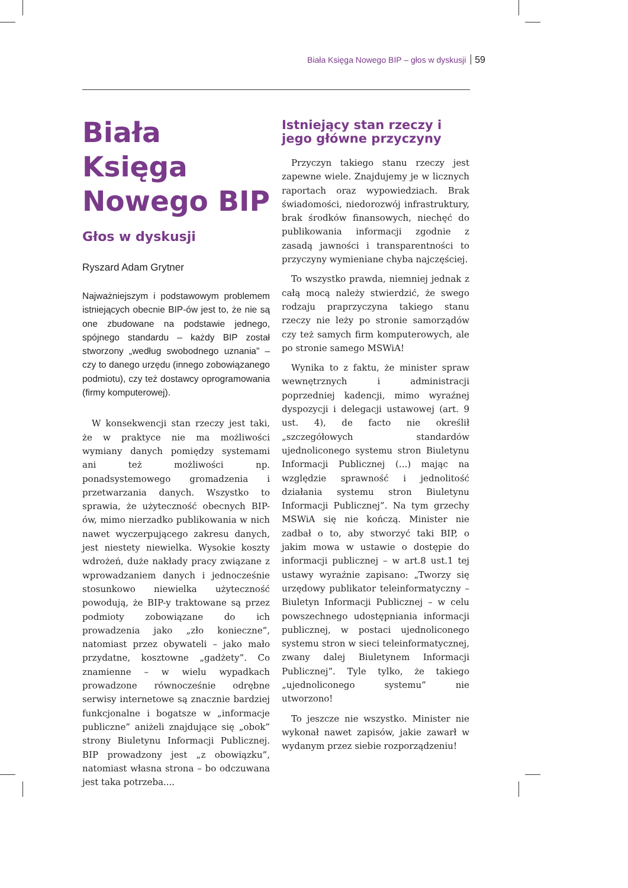Biała Księga Nowego BIP – głos w dyskusji 59
Biała Księga Nowego BIP
Głos w dyskusji
Ryszard Adam Grytner
Najważniejszym i podstawowym problemem istniejących obecnie BIP-ów jest to, że nie są one zbudowane na podstawie jednego, spójnego standardu – każdy BIP został stworzony „według swobodnego uznania” – czy to danego urzędu (innego zobowiązanego podmiotu), czy też dostawcy oprogramowania (firmy komputerowej).
W konsekwencji stan rzeczy jest taki, że w praktyce nie ma możliwości wymiany danych pomiędzy systemami ani też możliwości np. ponadsystemowego gromadzenia i przetwarzania danych. Wszystko to sprawia, że użyteczność obecnych BIP-ów, mimo nierzadko publikowania w nich nawet wyczerpującego zakresu danych, jest niestety niewielka. Wysokie koszty wdrożeń, duże nakłady pracy związane z wprowadzaniem danych i jednocześnie stosunkowo niewielka użyteczność powodują, że BIP-y traktowane są przez podmioty zobowiązane do ich prowadzenia jako „zło konieczne”, natomiast przez obywateli – jako mało przydatne, kosztowne „gadżety”. Co znamienne – w wielu wypadkach prowadzone równocześnie odrębne serwisy internetowe są znacznie bardziej funkcjonalne i bogatsze w „informacje publiczne” aniżeli znajdujące się „obok” strony Biuletynu Informacji Publicznej. BIP prowadzony jest „z obowiązku”, natomiast własna strona – bo odczuwana jest taka potrzeba....
Istniejący stan rzeczy i jego główne przyczyny
Przyczyn takiego stanu rzeczy jest zapewne wiele. Znajdujemy je w licznych raportach oraz wypowiedziach. Brak świadomości, niedorozwój infrastruktury, brak środków finansowych, niechęć do publikowania informacji zgodnie z zasadą jawności i transparentności to przyczyny wymieniane chyba najczęściej.
To wszystko prawda, niemniej jednak z całą mocą należy stwierdzić, że swego rodzaju praprzyczyna takiego stanu rzeczy nie leży po stronie samorządów czy też samych firm komputerowych, ale po stronie samego MSWiA!
Wynika to z faktu, że minister spraw wewnętrznych i administracji poprzedniej kadencji, mimo wyraźnej dyspozycji i delegacji ustawowej (art. 9 ust. 4), de facto nie określił „szczegółowych standardów ujednoliconego systemu stron Biuletynu Informacji Publicznej (...) mając na względzie sprawność i jednolitość działania systemu stron Biuletynu Informacji Publicznej”. Na tym grzechy MSWiA się nie kończą. Minister nie zadbał o to, aby stworzyć taki BIP, o jakim mowa w ustawie o dostępie do informacji publicznej – w art.8 ust.1 tej ustawy wyraźnie zapisano: „Tworzy się urzędowy publikator teleinformatyczny – Biuletyn Informacji Publicznej – w celu powszechnego udostępniania informacji publicznej, w postaci ujednoliconego systemu stron w sieci teleinformatycznej, zwany dalej Biuletynem Informacji Publicznej”. Tyle tylko, że takiego „ujednoliconego systemu” nie utworzono!
To jeszcze nie wszystko. Minister nie wykonał nawet zapisów, jakie zawarł w wydanym przez siebie rozporządzeniu!